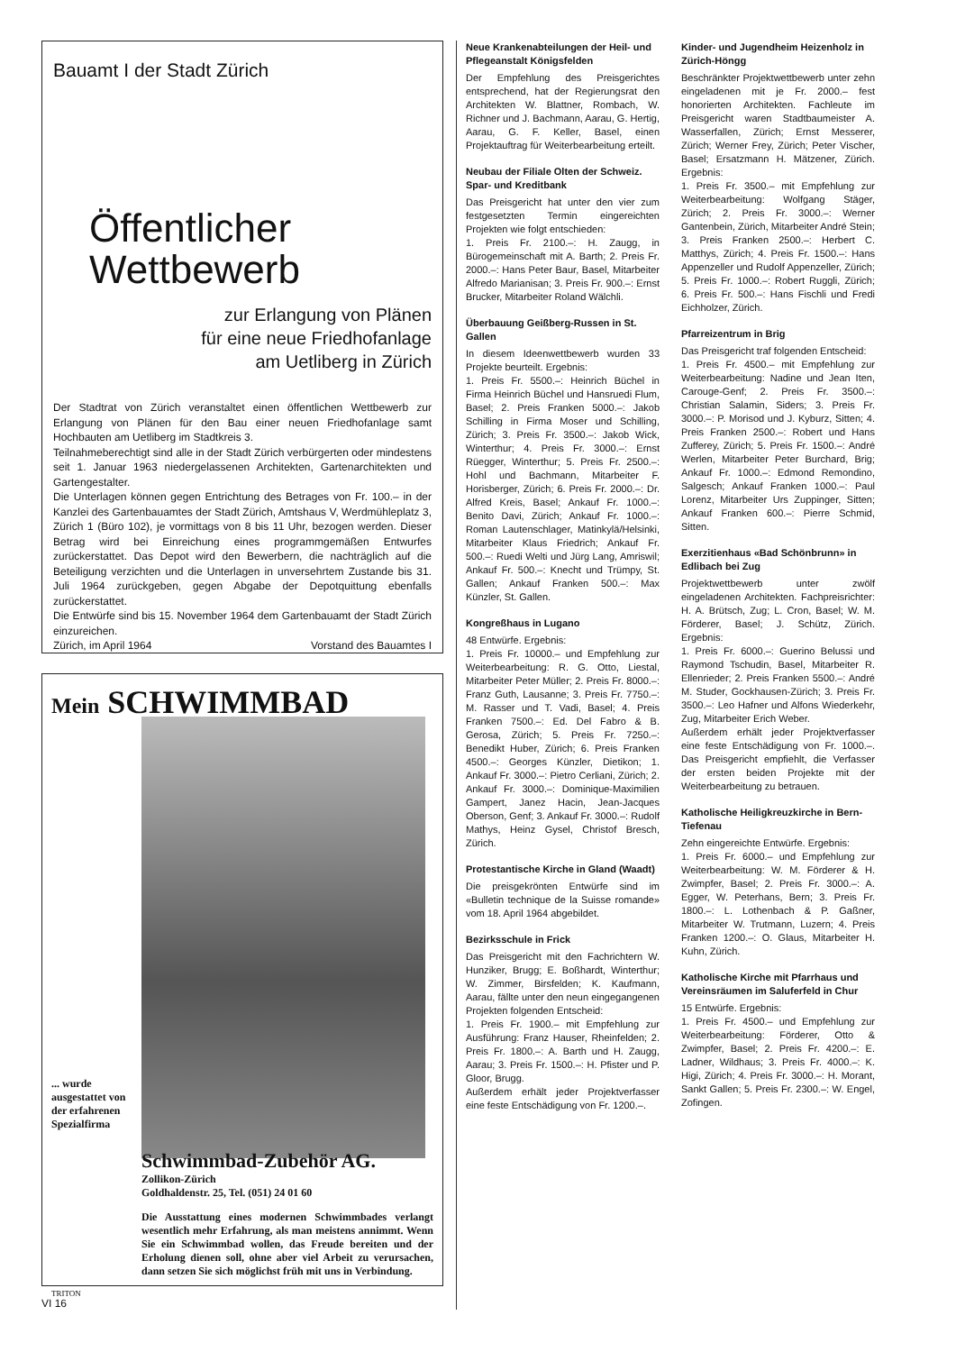Bauamt I der Stadt Zürich
Öffentlicher
Wettbewerb
zur Erlangung von Plänen
für eine neue Friedhofanlage
am Uetliberg in Zürich
Der Stadtrat von Zürich veranstaltet einen öffentlichen Wettbewerb zur Erlangung von Plänen für den Bau einer neuen Friedhofanlage samt Hochbauten am Uetliberg im Stadtkreis 3.
Teilnahmeberechtigt sind alle in der Stadt Zürich verbürgerten oder mindestens seit 1. Januar 1963 niedergelassenen Architekten, Gartenarchitekten und Gartengestalter.
Die Unterlagen können gegen Entrichtung des Betrages von Fr. 100.– in der Kanzlei des Gartenbauamtes der Stadt Zürich, Amtshaus V, Werdmühleplatz 3, Zürich 1 (Büro 102), je vormittags von 8 bis 11 Uhr, bezogen werden. Dieser Betrag wird bei Einreichung eines programmgemäßen Entwurfes zurückerstattet. Das Depot wird den Bewerbern, die nachträglich auf die Beteiligung verzichten und die Unterlagen in unversehrtem Zustande bis 31. Juli 1964 zurückgeben, gegen Abgabe der Depotquittung ebenfalls zurückerstattet.
Die Entwürfe sind bis 15. November 1964 dem Gartenbauamt der Stadt Zürich einzureichen.
Zürich, im April 1964 Vorstand des Bauamtes I
Mein SCHWIMMBAD
... wurde ausgestattet von der erfahrenen Spezialfirma
Schwimmbad-Zubehör AG.
Zollikon-Zürich
Goldhaldenstr. 25, Tel. (051) 24 01 60
Die Ausstattung eines modernen Schwimmbades verlangt wesentlich mehr Erfahrung, als man meistens annimmt. Wenn Sie ein Schwimmbad wollen, das Freude bereiten und der Erholung dienen soll, ohne aber viel Arbeit zu verursachen, dann setzen Sie sich möglichst früh mit uns in Verbindung.
TRITON
VI 16
Neue Krankenabteilungen der Heil- und Pflegeanstalt Königsfelden
Der Empfehlung des Preisgerichtes entsprechend, hat der Regierungsrat den Architekten W. Blattner, Rombach, W. Richner und J. Bachmann, Aarau, G. Hertig, Aarau, G. F. Keller, Basel, einen Projektauftrag für Weiterbearbeitung erteilt.
Neubau der Filiale Olten der Schweiz. Spar- und Kreditbank
Das Preisgericht hat unter den vier zum festgesetzten Termin eingereichten Projekten wie folgt entschieden:
1. Preis Fr. 2100.–: H. Zaugg, in Bürogemeinschaft mit A. Barth; 2. Preis Fr. 2000.–: Hans Peter Baur, Basel, Mitarbeiter Alfredo Marianisan; 3. Preis Fr. 900.–: Ernst Brucker, Mitarbeiter Roland Wälchli.
Überbauung Geißberg-Russen in St. Gallen
In diesem Ideenwettbewerb wurden 33 Projekte beurteilt. Ergebnis:
1. Preis Fr. 5500.–: Heinrich Büchel in Firma Heinrich Büchel und Hansruedi Flum, Basel; 2. Preis Franken 5000.–: Jakob Schilling in Firma Moser und Schilling, Zürich; 3. Preis Fr. 3500.–: Jakob Wick, Winterthur; 4. Preis Fr. 3000.–: Ernst Rüegger, Winterthur; 5. Preis Fr. 2500.–: Hohl und Bachmann, Mitarbeiter F. Horisberger, Zürich; 6. Preis Fr. 2000.–: Dr. Alfred Kreis, Basel; Ankauf Fr. 1000.–: Benito Davi, Zürich; Ankauf Fr. 1000.–: Roman Lautenschlager, Matinkylä/Helsinki, Mitarbeiter Klaus Friedrich; Ankauf Fr. 500.–: Ruedi Welti und Jürg Lang, Amriswil; Ankauf Fr. 500.–: Knecht und Trümpy, St. Gallen; Ankauf Franken 500.–: Max Künzler, St. Gallen.
Kongreßhaus in Lugano
48 Entwürfe. Ergebnis:
1. Preis Fr. 10000.– und Empfehlung zur Weiterbearbeitung: R. G. Otto, Liestal, Mitarbeiter Peter Müller; 2. Preis Fr. 8000.–: Franz Guth, Lausanne; 3. Preis Fr. 7750.–: M. Rasser und T. Vadi, Basel; 4. Preis Franken 7500.–: Ed. Del Fabro & B. Gerosa, Zürich; 5. Preis Fr. 7250.–: Benedikt Huber, Zürich; 6. Preis Franken 4500.–: Georges Künzler, Dietikon; 1. Ankauf Fr. 3000.–: Pietro Cerliani, Zürich; 2. Ankauf Fr. 3000.–: Dominique-Maximilien Gampert, Janez Hacin, Jean-Jacques Oberson, Genf; 3. Ankauf Fr. 3000.–: Rudolf Mathys, Heinz Gysel, Christof Bresch, Zürich.
Protestantische Kirche in Gland (Waadt)
Die preisgekrönten Entwürfe sind im «Bulletin technique de la Suisse romande» vom 18. April 1964 abgebildet.
Bezirksschule in Frick
Das Preisgericht mit den Fachrichtern W. Hunziker, Brugg; E. Boßhardt, Winterthur; W. Zimmer, Birsfelden; K. Kaufmann, Aarau, fällte unter den neun eingegangenen Projekten folgenden Entscheid:
1. Preis Fr. 1900.– mit Empfehlung zur Ausführung: Franz Hauser, Rheinfelden; 2. Preis Fr. 1800.–: A. Barth und H. Zaugg, Aarau; 3. Preis Fr. 1500.–: H. Pfister und P. Gloor, Brugg.
Außerdem erhält jeder Projektverfasser eine feste Entschädigung von Fr. 1200.–.
Kinder- und Jugendheim Heizenholz in Zürich-Höngg
Beschränkter Projektwettbewerb unter zehn eingeladenen mit je Fr. 2000.– fest honorierten Architekten. Fachleute im Preisgericht waren Stadtbaumeister A. Wasserfallen, Zürich; Ernst Messerer, Zürich; Werner Frey, Zürich; Peter Vischer, Basel; Ersatzmann H. Mätzener, Zürich. Ergebnis:
1. Preis Fr. 3500.– mit Empfehlung zur Weiterbearbeitung: Wolfgang Stäger, Zürich; 2. Preis Fr. 3000.–: Werner Gantenbein, Zürich, Mitarbeiter André Stein; 3. Preis Franken 2500.–: Herbert C. Matthys, Zürich; 4. Preis Fr. 1500.–: Hans Appenzeller und Rudolf Appenzeller, Zürich; 5. Preis Fr. 1000.–: Robert Ruggli, Zürich; 6. Preis Fr. 500.–: Hans Fischli und Fredi Eichholzer, Zürich.
Pfarreizentrum in Brig
Das Preisgericht traf folgenden Entscheid:
1. Preis Fr. 4500.– mit Empfehlung zur Weiterbearbeitung: Nadine und Jean Iten, Carouge-Genf; 2. Preis Fr. 3500.–: Christian Salamin, Siders; 3. Preis Fr. 3000.–: P. Morisod und J. Kyburz, Sitten; 4. Preis Franken 2500.–: Robert und Hans Zufferey, Zürich; 5. Preis Fr. 1500.–: André Werlen, Mitarbeiter Peter Burchard, Brig; Ankauf Fr. 1000.–: Edmond Remondino, Salgesch; Ankauf Franken 1000.–: Paul Lorenz, Mitarbeiter Urs Zuppinger, Sitten; Ankauf Franken 600.–: Pierre Schmid, Sitten.
Exerzitienhaus «Bad Schönbrunn» in Edlibach bei Zug
Projektwettbewerb unter zwölf eingeladenen Architekten. Fachpreisrichter: H. A. Brütsch, Zug; L. Cron, Basel; W. M. Förderer, Basel; J. Schütz, Zürich. Ergebnis:
1. Preis Fr. 6000.–: Guerino Belussi und Raymond Tschudin, Basel, Mitarbeiter R. Ellenrieder; 2. Preis Franken 5500.–: André M. Studer, Gockhausen-Zürich; 3. Preis Fr. 3500.–: Leo Hafner und Alfons Wiederkehr, Zug, Mitarbeiter Erich Weber.
Außerdem erhält jeder Projektverfasser eine feste Entschädigung von Fr. 1000.–. Das Preisgericht empfiehlt, die Verfasser der ersten beiden Projekte mit der Weiterbearbeitung zu betrauen.
Katholische Heiligkreuzkirche in Bern-Tiefenau
Zehn eingereichte Entwürfe. Ergebnis:
1. Preis Fr. 6000.– und Empfehlung zur Weiterbearbeitung: W. M. Förderer & H. Zwimpfer, Basel; 2. Preis Fr. 3000.–: A. Egger, W. Peterhans, Bern; 3. Preis Fr. 1800.–: L. Lothenbach & P. Gaßner, Mitarbeiter W. Trutmann, Luzern; 4. Preis Franken 1200.–: O. Glaus, Mitarbeiter H. Kuhn, Zürich.
Katholische Kirche mit Pfarrhaus und Vereinsräumen im Saluferfeld in Chur
15 Entwürfe. Ergebnis:
1. Preis Fr. 4500.– und Empfehlung zur Weiterbearbeitung: Förderer, Otto & Zwimpfer, Basel; 2. Preis Fr. 4200.–: E. Ladner, Wildhaus; 3. Preis Fr. 4000.–: K. Higi, Zürich; 4. Preis Fr. 3000.–: H. Morant, Sankt Gallen; 5. Preis Fr. 2300.–: W. Engel, Zofingen.